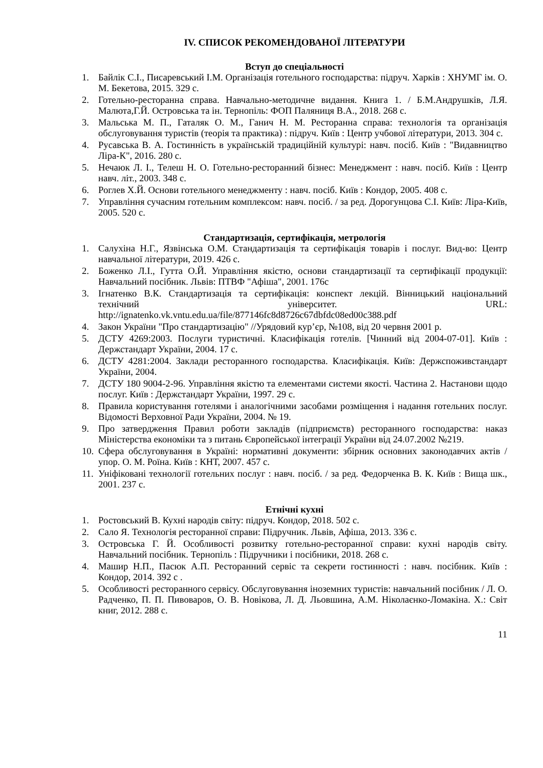IV. СПИСОК РЕКОМЕНДОВАНОЇ ЛІТЕРАТУРИ
Вступ до спеціальності
1. Байлік С.І., Писаревський І.М. Організація готельного господарства: підруч. Харків : ХНУМГ ім. О. М. Бекетова, 2015. 329 с.
2. Готельно-ресторанна справа. Навчально-методичне видання. Книга 1. / Б.М.Андрушків, Л.Я. Малюта,Г.Й. Островська та ін. Тернопіль: ФОП Паляниця В.А., 2018. 268 с.
3. Мальська М. П., Гаталяк О. М., Ганич Н. М. Ресторанна справа: технологія та організація обслуговування туристів (теорія та практика) : підруч. Київ : Центр учбової літератури, 2013. 304 с.
4. Русавська В. А. Гостинність в українській традиційній культурі: навч. посіб. Київ : "Видавництво Ліра-К", 2016. 280 с.
5. Нечаюк Л. І., Телеш Н. О. Готельно-ресторанний бізнес: Менеджмент : навч. посіб. Київ : Центр навч. літ., 2003. 348 с.
6. Роглев Х.Й. Основи готельного менеджменту : навч. посіб. Київ : Кондор, 2005. 408 с.
7. Управління сучасним готельним комплексом: навч. посіб. / за ред. Дорогунцова С.І. Київ: Ліра-Київ, 2005. 520 с.
Стандартизація, сертифікація, метрологія
1. Салухіна Н.Г., Язвінська О.М. Стандартизація та сертифікація товарів і послуг. Вид-во: Центр навчальної літератури, 2019. 426 с.
2. Боженко Л.І., Гутта О.Й. Управління якістю, основи стандартизації та сертифікації продукції: Навчальний посібник. Львів: ПТВФ "Афіша", 2001. 176с
3. Ігнатенко В.К. Стандартизація та сертифікація: конспект лекцій. Вінницький національний технічний університет. URL: http://ignatenko.vk.vntu.edu.ua/file/877146fc8d8726c67dbfdc08ed00c388.pdf
4. Закон України "Про стандартизацію" //Урядовий кур’єр, №108, від 20 червня 2001 р.
5. ДСТУ 4269:2003. Послуги туристичні. Класифікація готелів. [Чинний від 2004-07-01]. Київ : Держстандарт України, 2004. 17 с.
6. ДСТУ 4281:2004. Заклади ресторанного господарства. Класифікація. Київ: Держспоживстандарт України, 2004.
7. ДСТУ 180 9004-2-96. Управління якістю та елементами системи якості. Частина 2. Настанови щодо послуг. Київ : Держстандарт України, 1997. 29 с.
8. Правила користування готелями і аналогічними засобами розміщення і надання готельних послуг. Відомості Верховної Ради України, 2004. № 19.
9. Про затвердження Правил роботи закладів (підприємств) ресторанного господарства: наказ Міністерства економіки та з питань Європейської інтеграції України від 24.07.2002 №219.
10. Сфера обслуговування в Україні: нормативні документи: збірник основних законодавчих актів / упор. О. М. Роїна. Київ : КНТ, 2007. 457 с.
11. Уніфіковані технології готельних послуг : навч. посіб. / за ред. Федорченка В. К. Київ : Вища шк., 2001. 237 с.
Етнічні кухні
1. Ростовський В. Кухні народів світу: підруч. Кондор, 2018. 502 с.
2. Сало Я. Технологія ресторанної справи: Підручник. Львів, Афіша, 2013. 336 с.
3. Островська Г. Й. Особливості розвитку готельно-ресторанної справи: кухні народів світу. Навчальний посібник. Тернопіль : Підручники і посібники, 2018. 268 с.
4. Машир Н.П., Пасюк А.П. Ресторанний сервіс та секрети гостинності : навч. посібник. Київ : Кондор, 2014. 392 с .
5. Особливості ресторанного сервісу. Обслуговування іноземних туристів: навчальний посібник / Л. О. Радченко, П. П. Пивоваров, О. В. Новікова, Л. Д. Льовшина, А.М. Ніколаєнко-Ломакіна. Х.: Світ книг, 2012. 288 с.
11